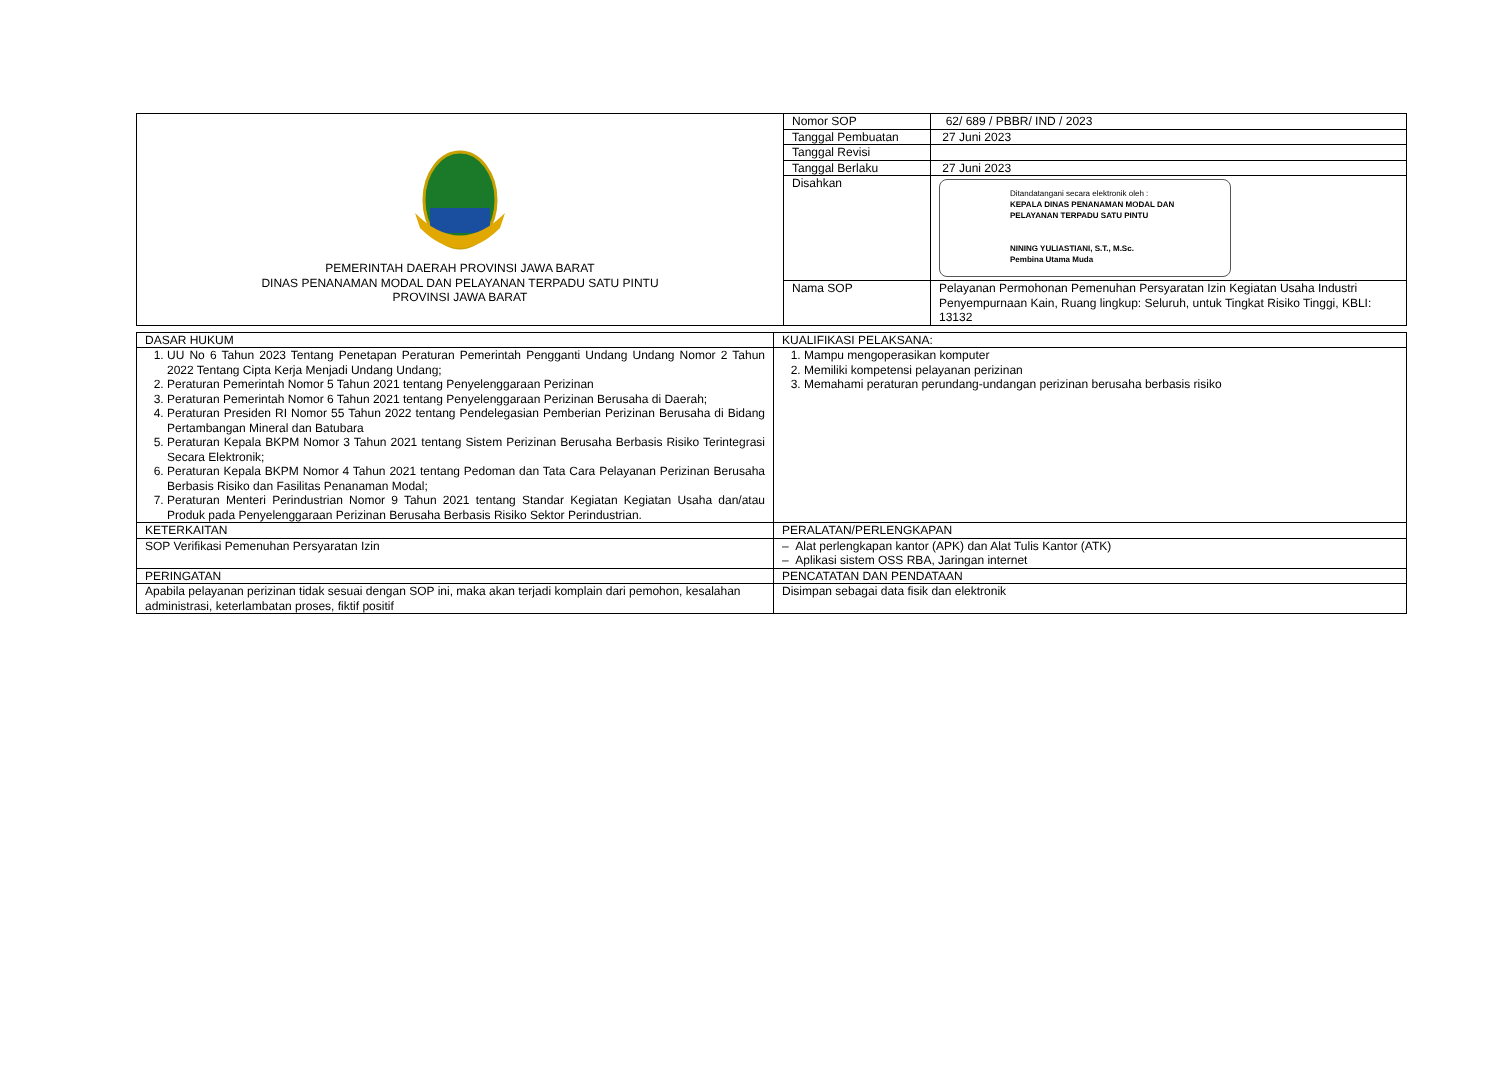| PEMERINTAH DAERAH PROVINSI JAWA BARAT DINAS PENANAMAN MODAL DAN PELAYANAN TERPADU SATU PINTU PROVINSI JAWA BARAT | Nomor SOP | 62/ 689 / PBBR/ IND / 2023 |
| | Tanggal Pembuatan | 27 Juni 2023 |
| | Tanggal Revisi | |
| | Tanggal Berlaku | 27 Juni 2023 |
| | Disahkan | Ditandatangani secara elektronik oleh : KEPALA DINAS PENANAMAN MODAL DAN PELAYANAN TERPADU SATU PINTU NINING YULIASTIANI, S.T., M.Sc. Pembina Utama Muda |
| | Nama SOP | Pelayanan Permohonan Pemenuhan Persyaratan Izin Kegiatan Usaha Industri Penyempurnaan Kain, Ruang lingkup: Seluruh, untuk Tingkat Risiko Tinggi, KBLI: 13132 |
| DASAR HUKUM | KUALIFIKASI PELAKSANA: |
| 1. UU No 6 Tahun 2023 Tentang Penetapan Peraturan Pemerintah Pengganti Undang Undang Nomor 2 Tahun 2022 Tentang Cipta Kerja Menjadi Undang Undang; 2. Peraturan Pemerintah Nomor 5 Tahun 2021 tentang Penyelenggaraan Perizinan 3. Peraturan Pemerintah Nomor 6 Tahun 2021 tentang Penyelenggaraan Perizinan Berusaha di Daerah; 4. Peraturan Presiden RI Nomor 55 Tahun 2022 tentang Pendelegasian Pemberian Perizinan Berusaha di Bidang Pertambangan Mineral dan Batubara 5. Peraturan Kepala BKPM Nomor 3 Tahun 2021 tentang Sistem Perizinan Berusaha Berbasis Risiko Terintegrasi Secara Elektronik; 6. Peraturan Kepala BKPM Nomor 4 Tahun 2021 tentang Pedoman dan Tata Cara Pelayanan Perizinan Berusaha Berbasis Risiko dan Fasilitas Penanaman Modal; 7. Peraturan Menteri Perindustrian Nomor 9 Tahun 2021 tentang Standar Kegiatan Kegiatan Usaha dan/atau Produk pada Penyelenggaraan Perizinan Berusaha Berbasis Risiko Sektor Perindustrian. | 1. Mampu mengoperasikan komputer 2. Memiliki kompetensi pelayanan perizinan 3. Memahami peraturan perundang-undangan perizinan berusaha berbasis risiko |
| KETERKAITAN | PERALATAN/PERLENGKAPAN |
| SOP Verifikasi Pemenuhan Persyaratan Izin | – Alat perlengkapan kantor (APK) dan Alat Tulis Kantor (ATK) – Aplikasi sistem OSS RBA, Jaringan internet |
| PERINGATAN | PENCATATAN DAN PENDATAAN |
| Apabila pelayanan perizinan tidak sesuai dengan SOP ini, maka akan terjadi komplain dari pemohon, kesalahan administrasi, keterlambatan proses, fiktif positif | Disimpan sebagai data fisik dan elektronik |